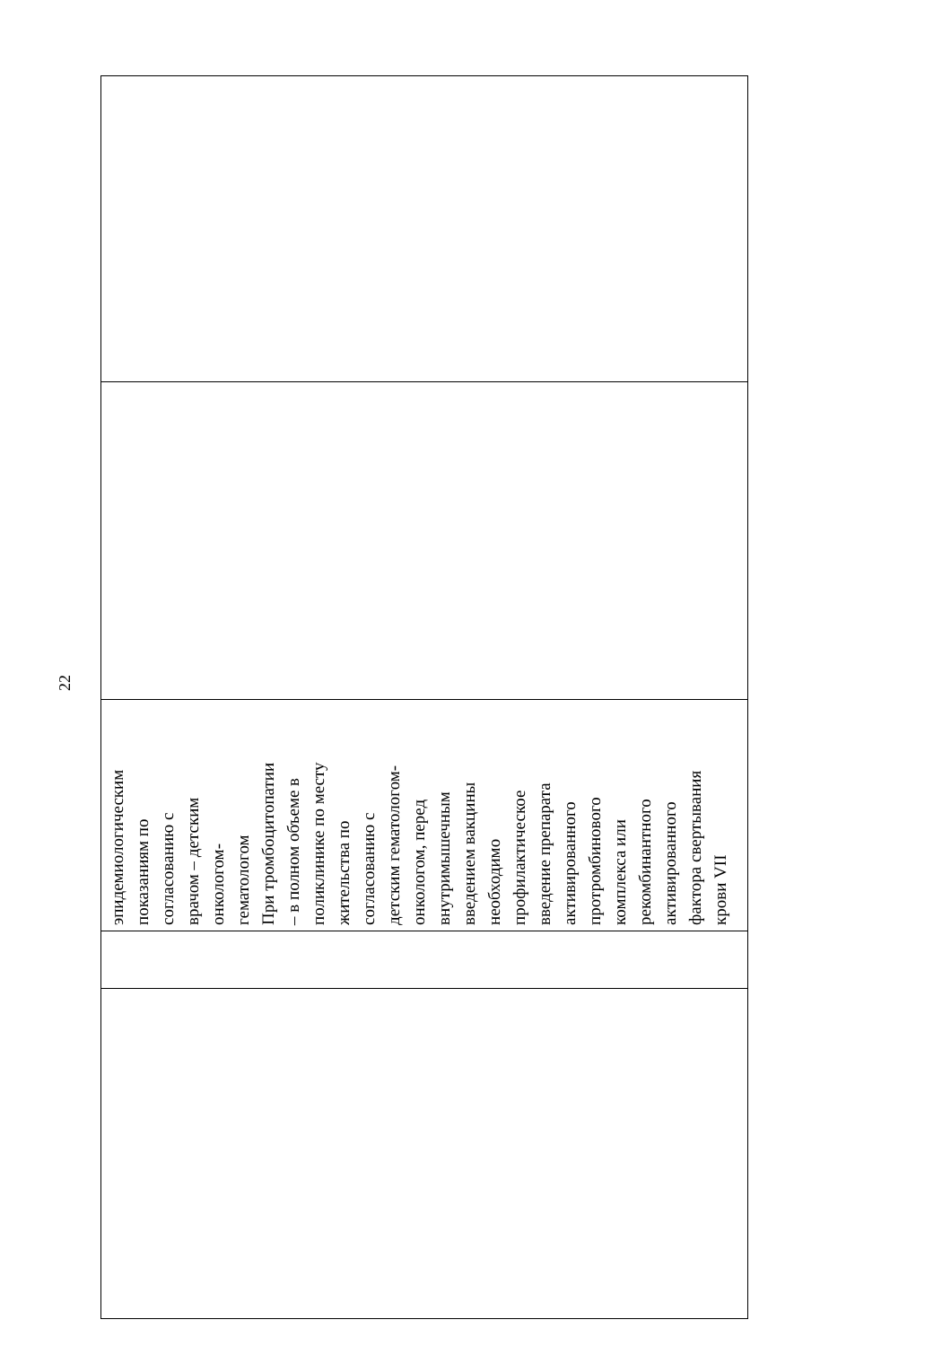22
| | | эпидемиологическим показаниям по согласованию с врачом – детским онкологом- гематологом При тромбоцитопатии – в полном объеме в поликлинике по месту жительства по согласованию с детским гематологом- онкологом, перед внутримышечным введением вакцины необходимо профилактическое введение препарата активированного протромбинового комплекса или рекомбинантного активированного фактора свертывания крови VII | | |